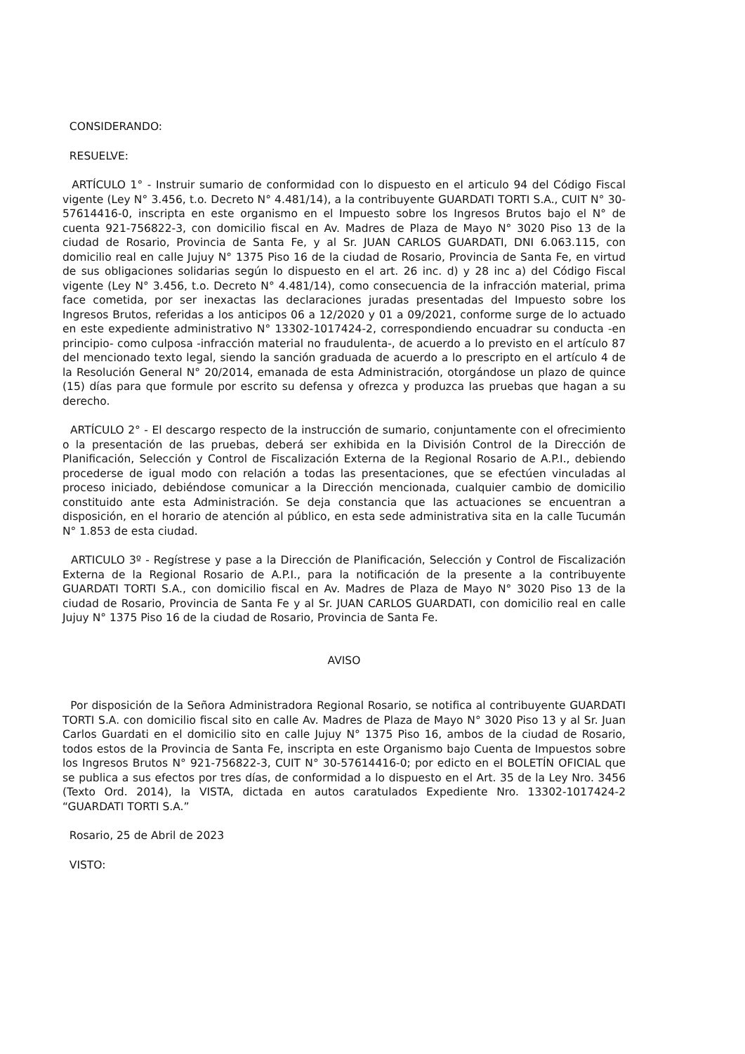CONSIDERANDO:
RESUELVE:
ARTÍCULO 1° - Instruir sumario de conformidad con lo dispuesto en el articulo 94 del Código Fiscal vigente (Ley N° 3.456, t.o. Decreto N° 4.481/14), a la contribuyente GUARDATI TORTI S.A., CUIT N° 30-57614416-0, inscripta en este organismo en el Impuesto sobre los Ingresos Brutos bajo el N° de cuenta 921-756822-3, con domicilio fiscal en Av. Madres de Plaza de Mayo N° 3020 Piso 13 de la ciudad de Rosario, Provincia de Santa Fe, y al Sr. JUAN CARLOS GUARDATI, DNI 6.063.115, con domicilio real en calle Jujuy N° 1375 Piso 16 de la ciudad de Rosario, Provincia de Santa Fe, en virtud de sus obligaciones solidarias según lo dispuesto en el art. 26 inc. d) y 28 inc a) del Código Fiscal vigente (Ley N° 3.456, t.o. Decreto N° 4.481/14), como consecuencia de la infracción material, prima face cometida, por ser inexactas las declaraciones juradas presentadas del Impuesto sobre los Ingresos Brutos, referidas a los anticipos 06 a 12/2020 y 01 a 09/2021, conforme surge de lo actuado en este expediente administrativo N° 13302-1017424-2, correspondiendo encuadrar su conducta -en principio- como culposa -infracción material no fraudulenta-, de acuerdo a lo previsto en el artículo 87 del mencionado texto legal, siendo la sanción graduada de acuerdo a lo prescripto en el artículo 4 de la Resolución General N° 20/2014, emanada de esta Administración, otorgándose un plazo de quince (15) días para que formule por escrito su defensa y ofrezca y produzca las pruebas que hagan a su derecho.
ARTÍCULO 2° - El descargo respecto de la instrucción de sumario, conjuntamente con el ofrecimiento o la presentación de las pruebas, deberá ser exhibida en la División Control de la Dirección de Planificación, Selección y Control de Fiscalización Externa de la Regional Rosario de A.P.I., debiendo procederse de igual modo con relación a todas las presentaciones, que se efectúen vinculadas al proceso iniciado, debiéndose comunicar a la Dirección mencionada, cualquier cambio de domicilio constituido ante esta Administración. Se deja constancia que las actuaciones se encuentran a disposición, en el horario de atención al público, en esta sede administrativa sita en la calle Tucumán N° 1.853 de esta ciudad.
ARTICULO 3º - Regístrese y pase a la Dirección de Planificación, Selección y Control de Fiscalización Externa de la Regional Rosario de A.P.I., para la notificación de la presente a la contribuyente GUARDATI TORTI S.A., con domicilio fiscal en Av. Madres de Plaza de Mayo N° 3020 Piso 13 de la ciudad de Rosario, Provincia de Santa Fe y al Sr. JUAN CARLOS GUARDATI, con domicilio real en calle Jujuy N° 1375 Piso 16 de la ciudad de Rosario, Provincia de Santa Fe.
AVISO
Por disposición de la Señora Administradora Regional Rosario, se notifica al contribuyente GUARDATI TORTI S.A. con domicilio fiscal sito en calle Av. Madres de Plaza de Mayo N° 3020 Piso 13 y al Sr. Juan Carlos Guardati en el domicilio sito en calle Jujuy N° 1375 Piso 16, ambos de la ciudad de Rosario, todos estos de la Provincia de Santa Fe, inscripta en este Organismo bajo Cuenta de Impuestos sobre los Ingresos Brutos N° 921-756822-3, CUIT N° 30-57614416-0; por edicto en el BOLETÍN OFICIAL que se publica a sus efectos por tres días, de conformidad a lo dispuesto en el Art. 35 de la Ley Nro. 3456 (Texto Ord. 2014), la VISTA, dictada en autos caratulados Expediente Nro. 13302-1017424-2 “GUARDATI TORTI S.A.”
Rosario, 25 de Abril de 2023
VISTO: